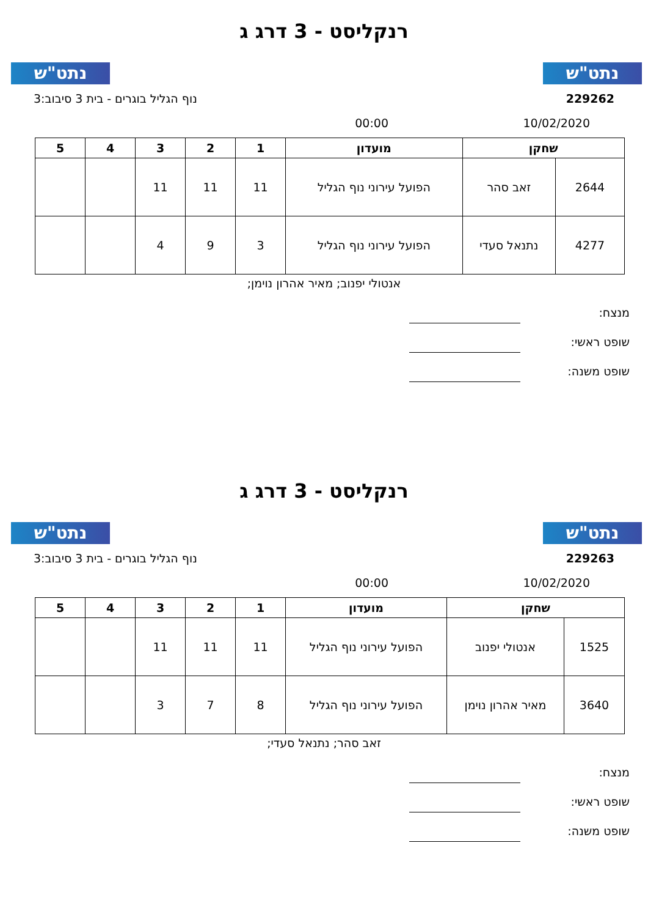נתט"ש נתט"ש
רנקליסט - 3 דרג ג
229262 נוף הגליל בוגרים - בית 3 סיבוב:3
10/02/2020 00:00
| שחקן | | מועדון | 1 | 2 | 3 | 4 | 5 |
| --- | --- | --- | --- | --- | --- | --- | --- |
| 2644 | זאב סהר | הפועל עירוני נוף הגליל | 11 | 11 | 11 | | |
| 4277 | נתנאל סעדי | הפועל עירוני נוף הגליל | 3 | 9 | 4 | | |
אנטולי יפנוב; מאיר אהרון נוימן;
מנצח:
שופט ראשי:
שופט משנה:
נתט"ש נתט"ש
רנקליסט - 3 דרג ג
229263 נוף הגליל בוגרים - בית 3 סיבוב:3
10/02/2020 00:00
| שחקן | | מועדון | 1 | 2 | 3 | 4 | 5 |
| --- | --- | --- | --- | --- | --- | --- | --- |
| 1525 | אנטולי יפנוב | הפועל עירוני נוף הגליל | 11 | 11 | 11 | | |
| 3640 | מאיר אהרון נוימן | הפועל עירוני נוף הגליל | 8 | 7 | 3 | | |
זאב סהר; נתנאל סעדי;
מנצח:
שופט ראשי:
שופט משנה: